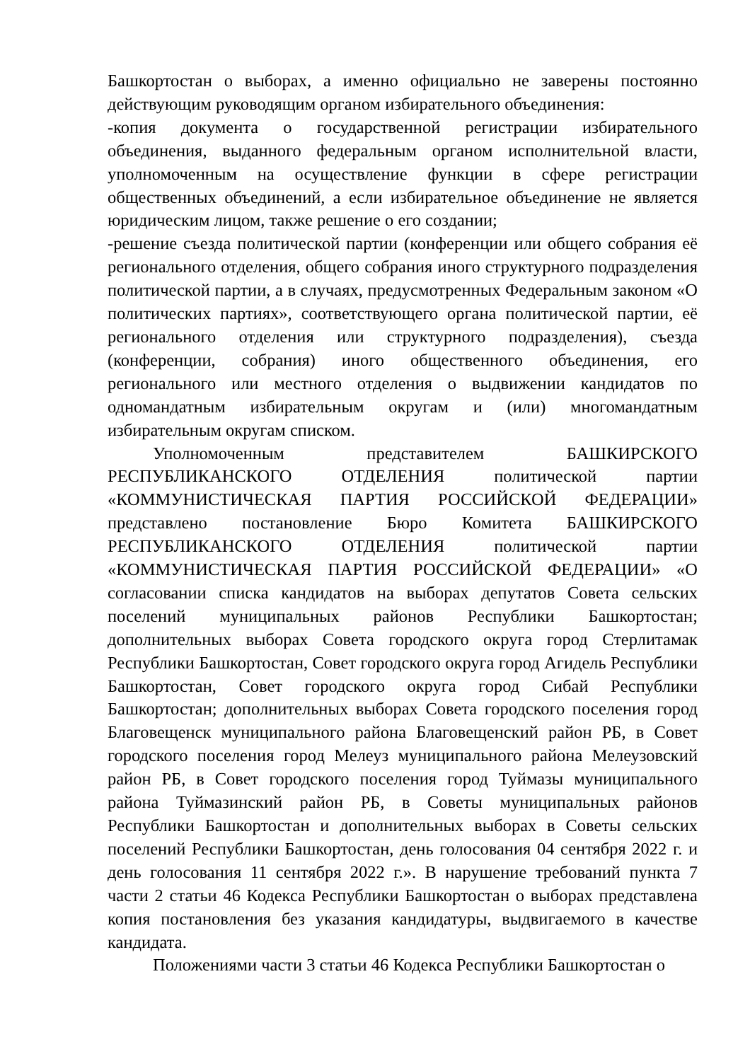Башкортостан о выборах, а именно официально не заверены постоянно действующим руководящим органом избирательного объединения:
-копия документа о государственной регистрации избирательного объединения, выданного федеральным органом исполнительной власти, уполномоченным на осуществление функции в сфере регистрации общественных объединений, а если избирательное объединение не является юридическим лицом, также решение о его создании;
-решение съезда политической партии (конференции или общего собрания её регионального отделения, общего собрания иного структурного подразделения политической партии, а в случаях, предусмотренных Федеральным законом «О политических партиях», соответствующего органа политической партии, её регионального отделения или структурного подразделения), съезда (конференции, собрания) иного общественного объединения, его регионального или местного отделения о выдвижении кандидатов по одномандатным избирательным округам и (или) многомандатным избирательным округам списком.
Уполномоченным представителем БАШКИРСКОГО РЕСПУБЛИКАНСКОГО ОТДЕЛЕНИЯ политической партии «КОММУНИСТИЧЕСКАЯ ПАРТИЯ РОССИЙСКОЙ ФЕДЕРАЦИИ» представлено постановление Бюро Комитета БАШКИРСКОГО РЕСПУБЛИКАНСКОГО ОТДЕЛЕНИЯ политической партии «КОММУНИСТИЧЕСКАЯ ПАРТИЯ РОССИЙСКОЙ ФЕДЕРАЦИИ» «О согласовании списка кандидатов на выборах депутатов Совета сельских поселений муниципальных районов Республики Башкортостан; дополнительных выборах Совета городского округа город Стерлитамак Республики Башкортостан, Совет городского округа город Агидель Республики Башкортостан, Совет городского округа город Сибай Республики Башкортостан; дополнительных выборах Совета городского поселения город Благовещенск муниципального района Благовещенский район РБ, в Совет городского поселения город Мелеуз муниципального района Мелеузовский район РБ, в Совет городского поселения город Туймазы муниципального района Туймазинский район РБ, в Советы муниципальных районов Республики Башкортостан и дополнительных выборах в Советы сельских поселений Республики Башкортостан, день голосования 04 сентября 2022 г. и день голосования 11 сентября 2022 г.». В нарушение требований пункта 7 части 2 статьи 46 Кодекса Республики Башкортостан о выборах представлена копия постановления без указания кандидатуры, выдвигаемого в качестве кандидата.
Положениями части 3 статьи 46 Кодекса Республики Башкортостан о